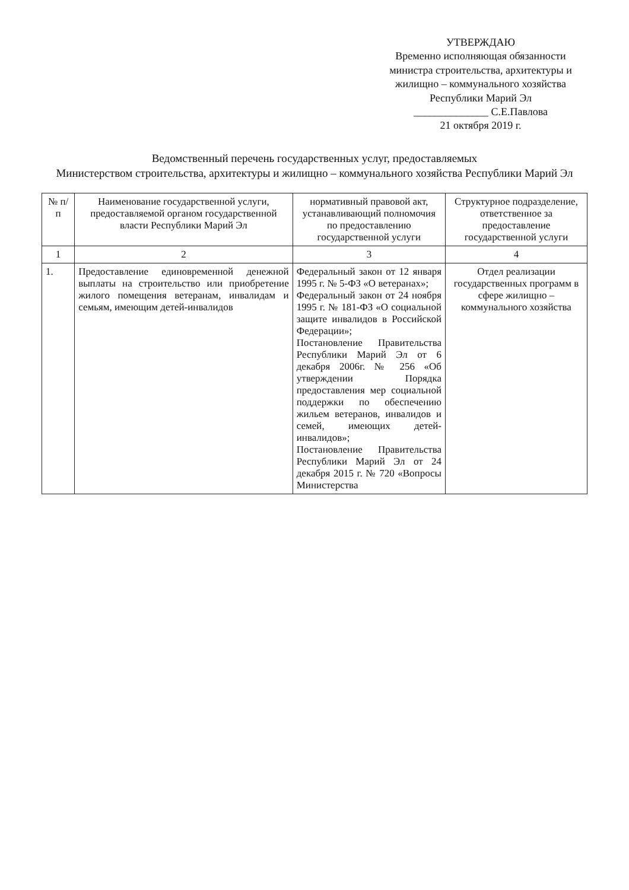УТВЕРЖДАЮ
Временно исполняющая обязанности
министра строительства, архитектуры и
жилищно – коммунального хозяйства
Республики Марий Эл
______________ С.Е.Павлова
21 октября 2019 г.
Ведомственный перечень государственных услуг, предоставляемых
Министерством строительства, архитектуры и жилищно – коммунального хозяйства Республики Марий Эл
| № п/п | Наименование государственной услуги, предоставляемой органом государственной власти Республики Марий Эл | нормативный правовой акт, устанавливающий полномочия по предоставлению государственной услуги | Структурное подразделение, ответственное за предоставление государственной услуги |
| --- | --- | --- | --- |
| 1 | 2 | 3 | 4 |
| 1. | Предоставление единовременной денежной выплаты на строительство или приобретение жилого помещения ветеранам, инвалидам и семьям, имеющим детей-инвалидов | Федеральный закон от 12 января 1995 г. № 5-ФЗ «О ветеранах»; Федеральный закон от 24 ноября 1995 г. № 181-ФЗ «О социальной защите инвалидов в Российской Федерации»; Постановление Правительства Республики Марий Эл от 6 декабря 2006г. № 256 «Об утверждении Порядка предоставления мер социальной поддержки по обеспечению жильем ветеранов, инвалидов и семей, имеющих детей-инвалидов»; Постановление Правительства Республики Марий Эл от 24 декабря 2015 г. № 720 «Вопросы Министерства | Отдел реализации государственных программ в сфере жилищно – коммунального хозяйства |